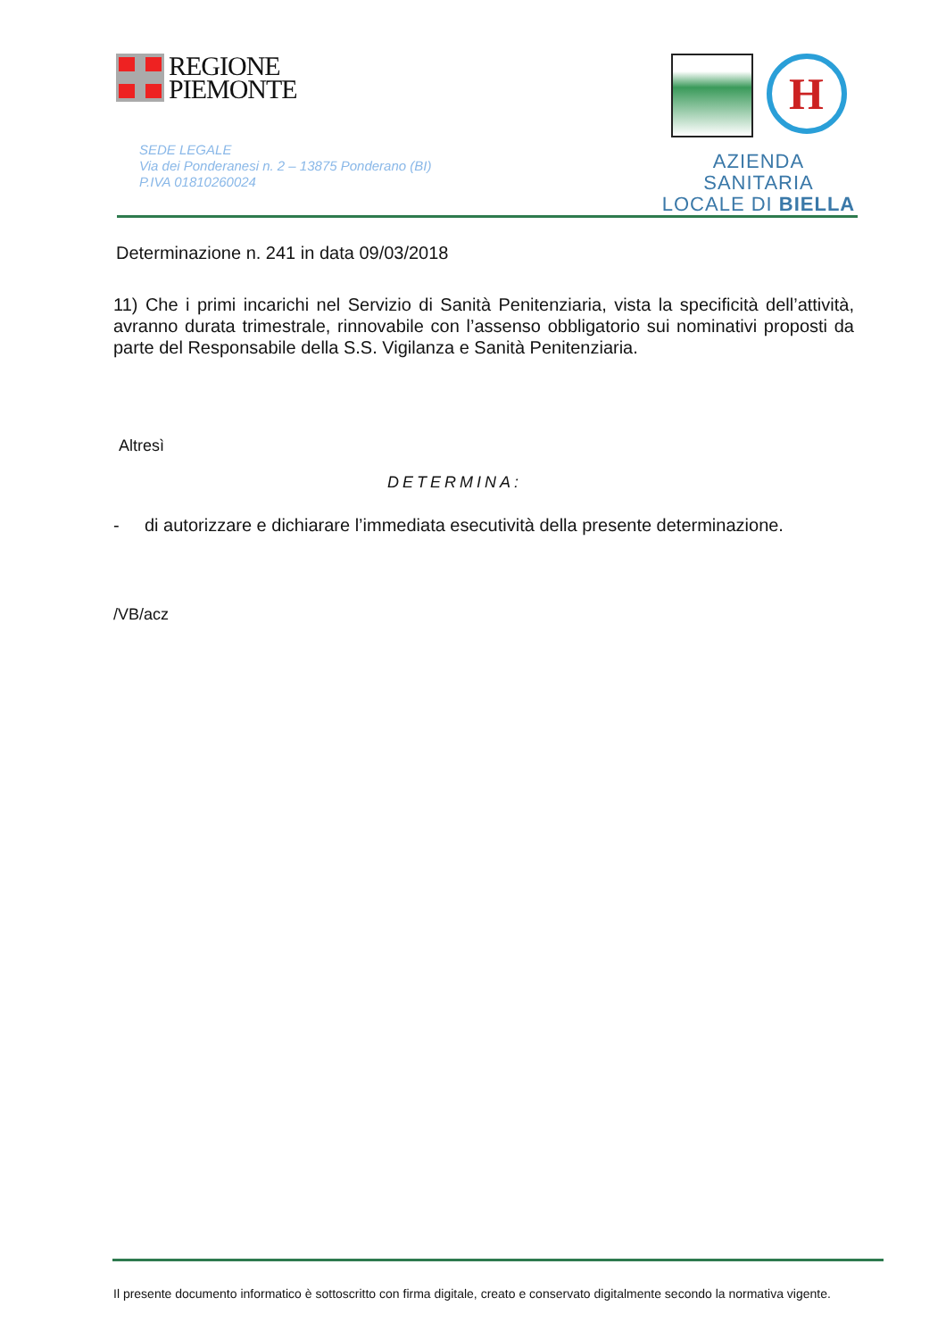REGIONE
PIEMONTE
SEDE LEGALE
Via dei Ponderanesi n. 2 – 13875 Ponderano (BI)
P.IVA 01810260024
H
AZIENDA SANITARIA
LOCALE DI BIELLA
Determinazione n. 241 in data 09/03/2018
11) Che i primi incarichi nel Servizio di Sanità Penitenziaria, vista la specificità dell’attività, avranno durata trimestrale, rinnovabile con l’assenso obbligatorio sui nominativi proposti da parte del Responsabile della S.S. Vigilanza e Sanità Penitenziaria.
Altresì
DETERMINA:
- di autorizzare e dichiarare l’immediata esecutività della presente determinazione.
/VB/acz
Il presente documento informatico è sottoscritto con firma digitale, creato e conservato digitalmente secondo la normativa vigente.